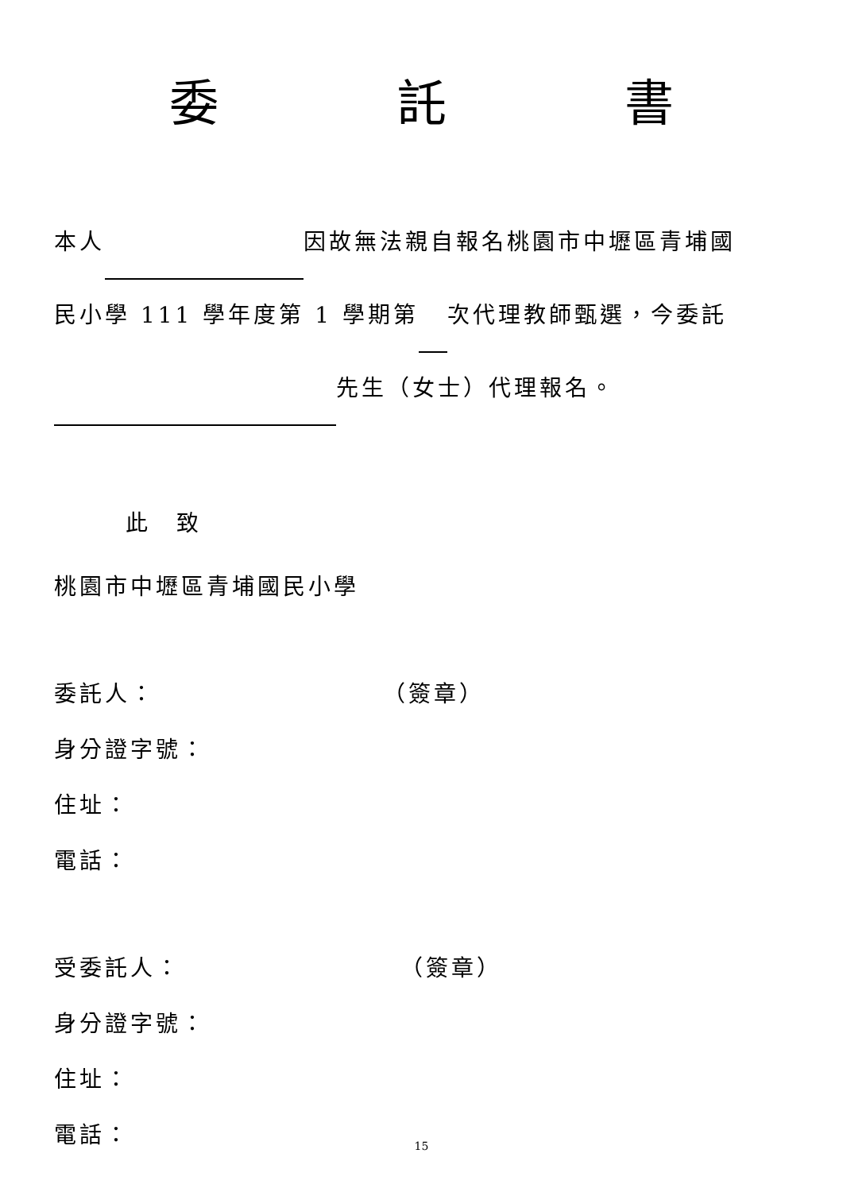委 託 書
本人 因故無法親自報名桃園市中壢區青埔國
民小學 111 學年度第 1 學期第 次代理教師甄選，今委託
先生（女士）代理報名。
此　致
桃園市中壢區青埔國民小學
委託人： （簽章）
身分證字號：
住址：
電話：
受委託人： （簽章）
身分證字號：
住址：
電話：
15